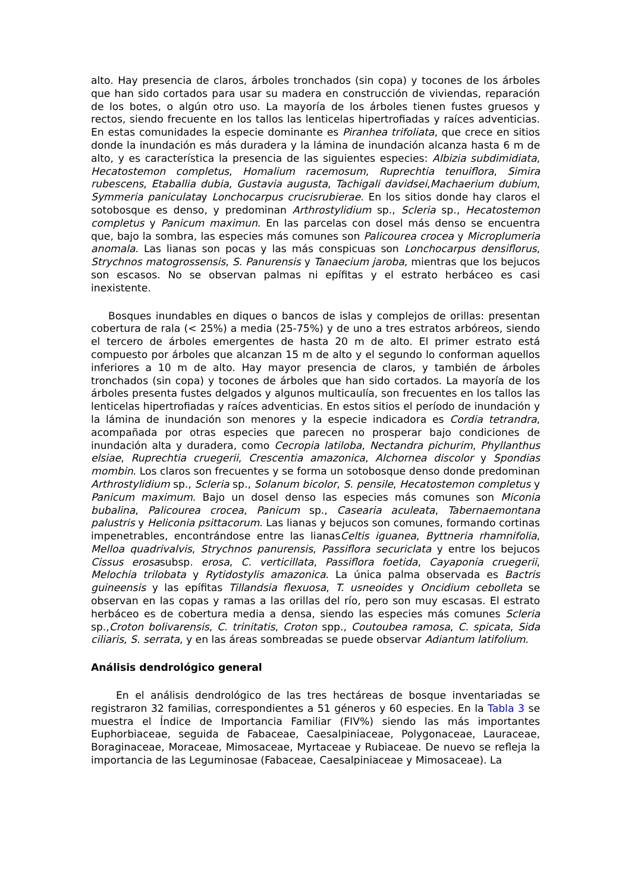alto. Hay presencia de claros, árboles tronchados (sin copa) y tocones de los árboles que han sido cortados para usar su madera en construcción de viviendas, reparación de los botes, o algún otro uso. La mayoría de los árboles tienen fustes gruesos y rectos, siendo frecuente en los tallos las lenticelas hipertrofiadas y raíces adventicias. En estas comunidades la especie dominante es Piranhea trifoliata, que crece en sitios donde la inundación es más duradera y la lámina de inundación alcanza hasta 6 m de alto, y es característica la presencia de las siguientes especies: Albizia subdimidiata, Hecatostemon completus, Homalium racemosum, Ruprechtia tenuiflora, Simira rubescens, Etaballia dubia, Gustavia augusta, Tachigali davidsei,Machaerium dubium, Symmeria paniculatay Lonchocarpus crucisrubierae. En los sitios donde hay claros el sotobosque es denso, y predominan Arthrostylidium sp., Scleria sp., Hecatostemon completus y Panicum maximun. En las parcelas con dosel más denso se encuentra que, bajo la sombra, las especies más comunes son Palicourea crocea y Microplumeria anomala. Las lianas son pocas y las más conspicuas son Lonchocarpus densiflorus, Strychnos matogrossensis, S. Panurensis y Tanaecium jaroba, mientras que los bejucos son escasos. No se observan palmas ni epífitas y el estrato herbáceo es casi inexistente.
Bosques inundables en diques o bancos de islas y complejos de orillas: presentan cobertura de rala (< 25%) a media (25-75%) y de uno a tres estratos arbóreos, siendo el tercero de árboles emergentes de hasta 20 m de alto. El primer estrato está compuesto por árboles que alcanzan 15 m de alto y el segundo lo conforman aquellos inferiores a 10 m de alto. Hay mayor presencia de claros, y también de árboles tronchados (sin copa) y tocones de árboles que han sido cortados. La mayoría de los árboles presenta fustes delgados y algunos multicaulía, son frecuentes en los tallos las lenticelas hipertrofiadas y raíces adventicias. En estos sitios el período de inundación y la lámina de inundación son menores y la especie indicadora es Cordia tetrandra, acompañada por otras especies que parecen no prosperar bajo condiciones de inundación alta y duradera, como Cecropia latiloba, Nectandra pichurim, Phyllanthus elsiae, Ruprechtia cruegerii, Crescentia amazonica, Alchornea discolor y Spondias mombin. Los claros son frecuentes y se forma un sotobosque denso donde predominan Arthrostylidium sp., Scleria sp., Solanum bicolor, S. pensile, Hecatostemon completus y Panicum maximum. Bajo un dosel denso las especies más comunes son Miconia bubalina, Palicourea crocea, Panicum sp., Casearia aculeata, Tabernaemontana palustris y Heliconia psittacorum. Las lianas y bejucos son comunes, formando cortinas impenetrables, encontrándose entre las lianasCeltis iguanea, Byttneria rhamnifolia, Melloa quadrivalvis, Strychnos panurensis, Passiflora securiclata y entre los bejucos Cissus erosasubsp. erosa, C. verticillata, Passiflora foetida, Cayaponia cruegerii, Melochia trilobata y Rytidostylis amazonica. La única palma observada es Bactris guineensis y las epífitas Tillandsia flexuosa, T. usneoides y Oncidium cebolleta se observan en las copas y ramas a las orillas del río, pero son muy escasas. El estrato herbáceo es de cobertura media a densa, siendo las especies más comunes Scleria sp.,Croton bolivarensis, C. trinitatis, Croton spp., Coutoubea ramosa, C. spicata, Sida ciliaris, S. serrata, y en las áreas sombreadas se puede observar Adiantum latifolium.
Análisis dendrológico general
En el análisis dendrológico de las tres hectáreas de bosque inventariadas se registraron 32 familias, correspondientes a 51 géneros y 60 especies. En la Tabla 3 se muestra el Índice de Importancia Familiar (FIV%) siendo las más importantes Euphorbiaceae, seguida de Fabaceae, Caesalpiniaceae, Polygonaceae, Lauraceae, Boraginaceae, Moraceae, Mimosaceae, Myrtaceae y Rubiaceae. De nuevo se refleja la importancia de las Leguminosae (Fabaceae, Caesalpiniaceae y Mimosaceae). La